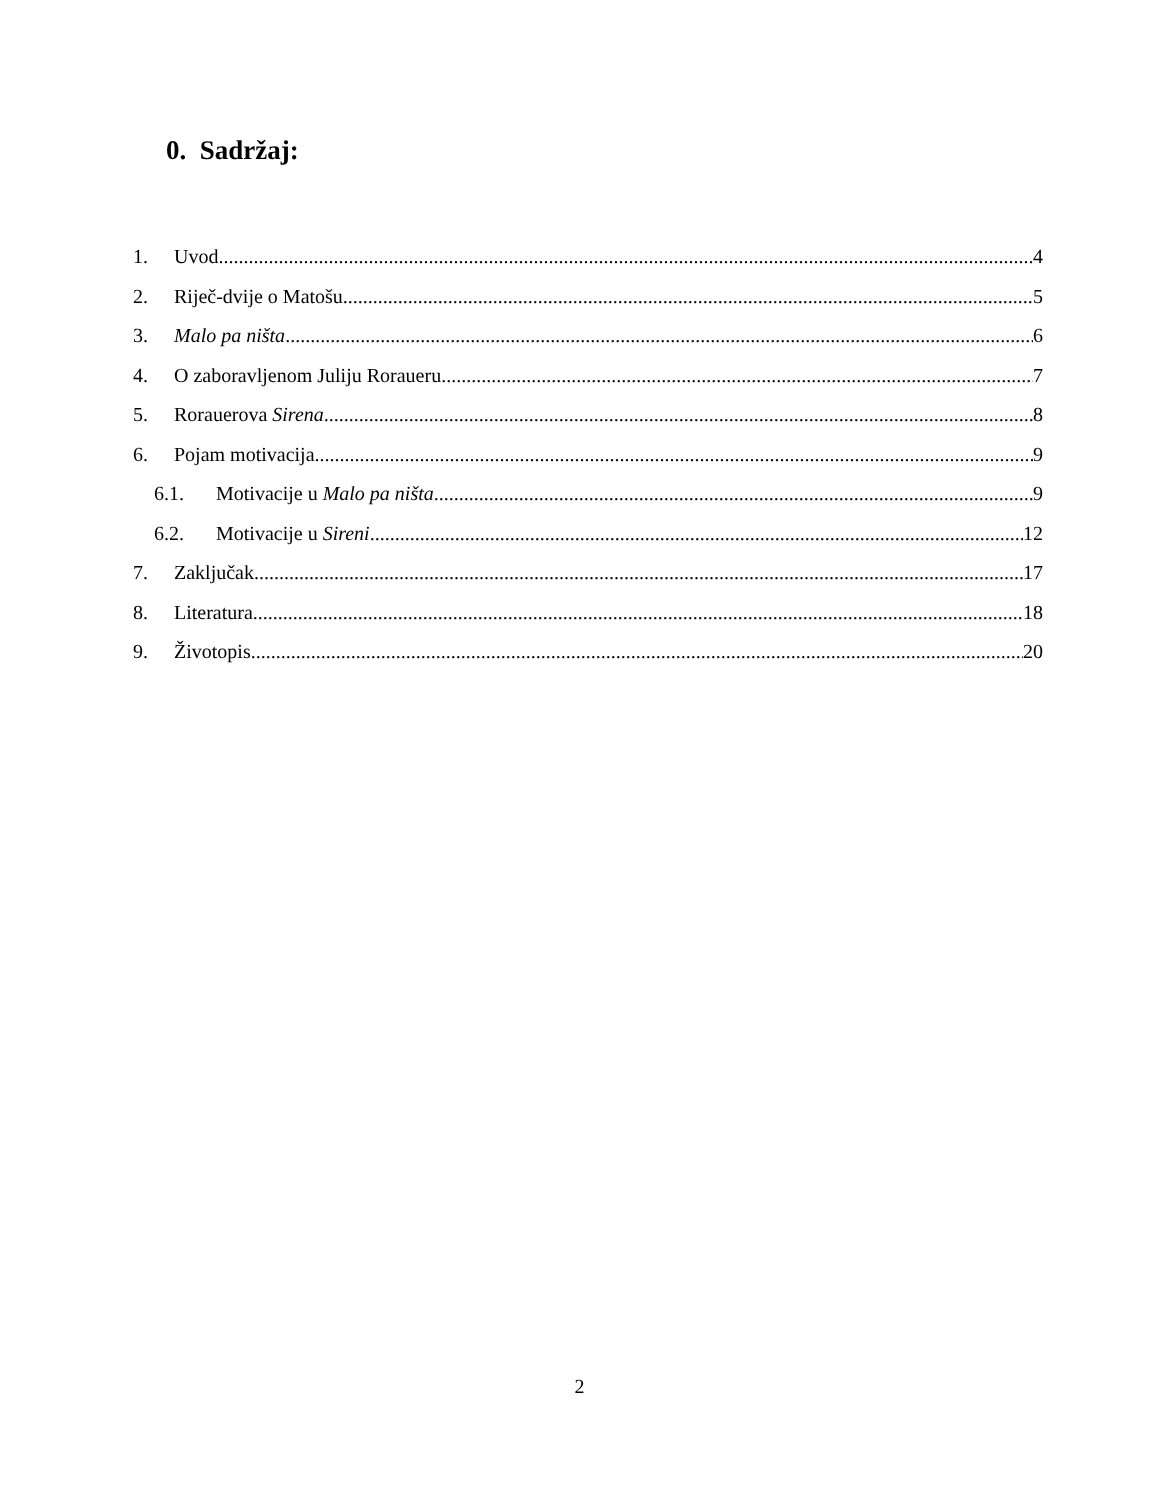0. Sadržaj:
1. Uvod 4
2. Riječ-dvije o Matošu 5
3. Malo pa ništa 6
4. O zaboravljenom Juliju Roraueru 7
5. Rorauerova Sirena 8
6. Pojam motivacija 9
6.1. Motivacije u Malo pa ništa 9
6.2. Motivacije u Sireni 12
7. Zaključak 17
8. Literatura 18
9. Životopis 20
2